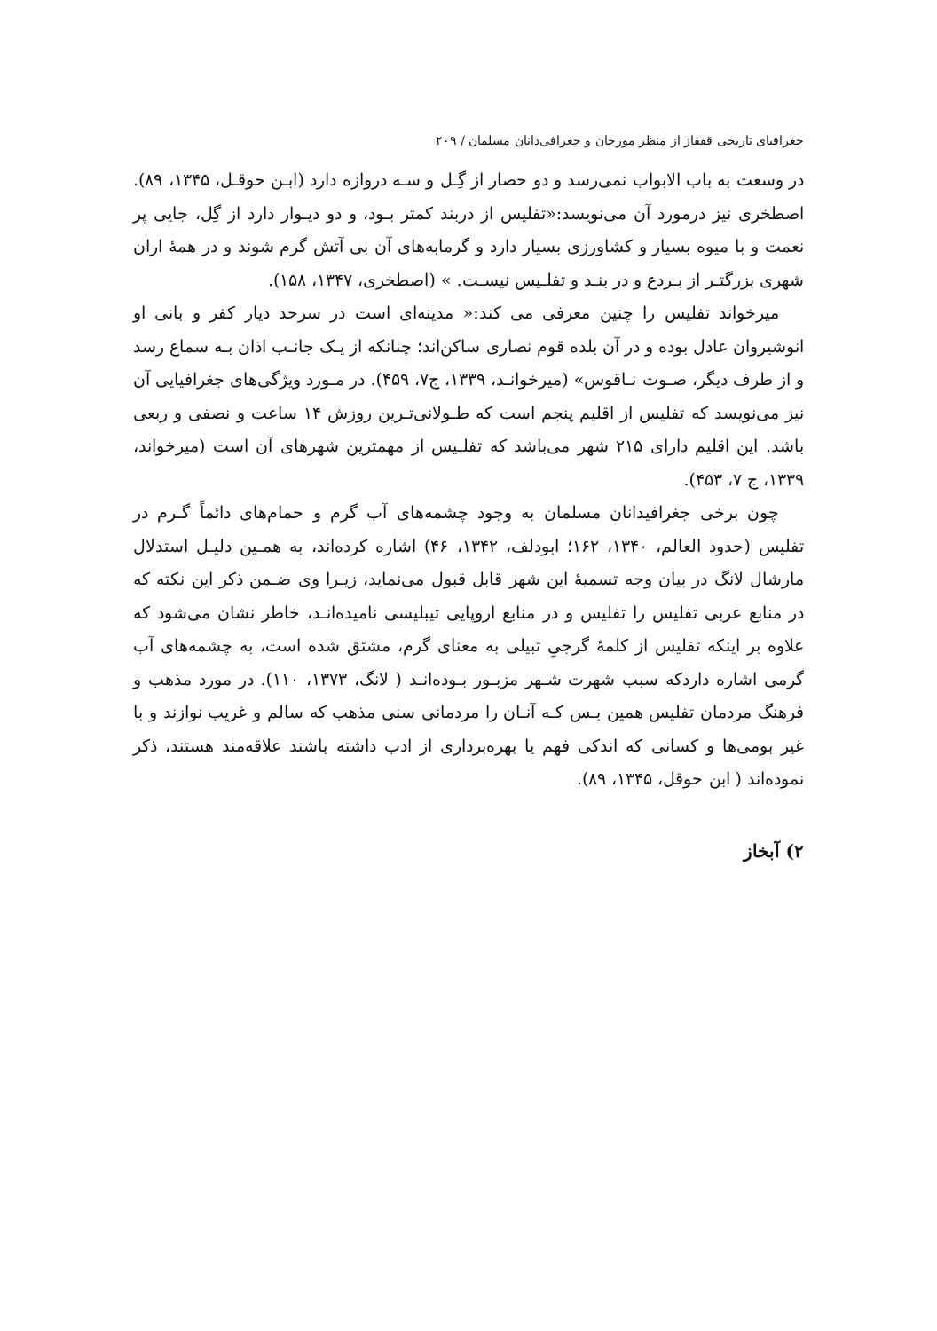جغرافیای تاریخی قفقاز از منظر مورخان و جغرافی‌دانان مسلمان / ۲۰۹
در وسعت به باب الابواب نمی‌رسد و دو حصار از گِـل و سـه دروازه دارد (ابـن حوقـل، ۱۳۴۵، ۸۹). اصطخری نیز درمورد آن می‌نویسد:«تفلیس از دربند کمتر بـود، و دو دیـوار دارد از گِل، جایی پر نعمت و با میوه بسیار و کشاورزی بسیار دارد و گرمابه‌های آن بی آتش گرم شوند و در همهٔ اران شهری بزرگتـر از بـردع و در بنـد و تفلـیس نیسـت. » (اصطخری، ۱۳۴۷، ۱۵۸).
میرخواند تفلیس را چنین معرفی می کند:« مدینه‌ای است در سرحد دیار کفر و بانی او انوشیروان عادل بوده و در آن بلده قوم نصاری ساکن‌اند؛ چنانکه از یـک جانـب اذان بـه سماع رسد و از طرف دیگر، صـوت نـاقوس» (میرخوانـد، ۱۳۳۹، ج۷، ۴۵۹). در مـورد ویژگی‌های جغرافیایی آن نیز می‌نویسد که تفلیس از اقلیم پنجم است که طـولانی‌تـرین روزش ۱۴ ساعت و نصفی و ربعی باشد. این اقلیم دارای ۲۱۵ شهر می‌باشد که تفلـیس از مهمترین شهرهای آن است (میرخواند، ۱۳۳۹، ج ۷، ۴۵۳).
چون برخی جغرافیدانان مسلمان به وجود چشمه‌های آب گرم و حمام‌های دائماً گـرم در تفلیس (حدود العالم، ۱۳۴۰، ۱۶۲؛ ابودلف، ۱۳۴۲، ۴۶) اشاره کرده‌اند، به همـین دلیـل استدلال مارشال لانگ در بیان وجه تسمیهٔ این شهر قابل قبول می‌نماید، زیـرا وی ضـمن ذکر این نکته که در منابع عربی تفلیس را تفلیس و در منابع اروپایی تیبلیسی نامیده‌انـد، خاطر نشان می‌شود که علاوه بر اینکه تفلیس از کلمهٔ گرجیِ تبیلی به معنای گرم، مشتق شده است، به چشمه‌های آب گرمی اشاره داردکه سبب شهرت شـهر مزبـور بـوده‌انـد ( لانگ، ۱۳۷۳، ۱۱۰). در مورد مذهب و فرهنگ مردمان تفلیس همین بـس کـه آنـان را مردمانی سنی مذهب که سالم و غریب نوازند و با غیر بومی‌ها و کسانی که اندکی فهم یا بهره‌برداری از ادب داشته باشند علاقه‌مند هستند، ذکر نموده‌اند ( ابن حوقل، ۱۳۴۵، ۸۹).
۲) آبخاز